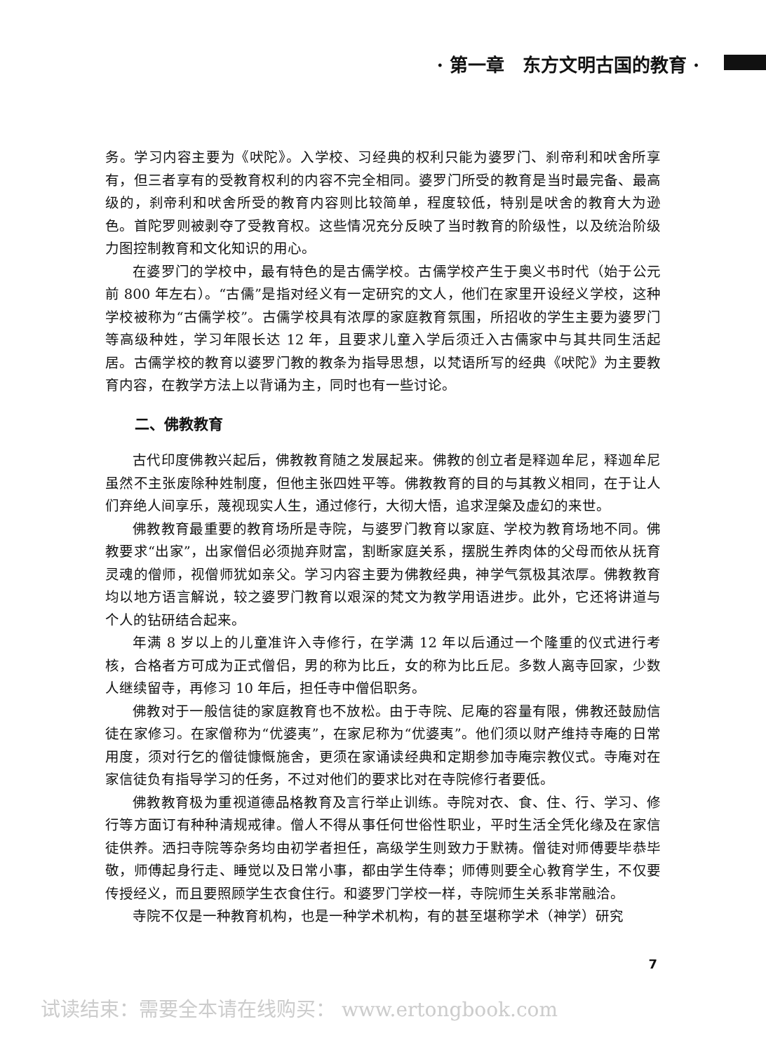· 第一章　东方文明古国的教育 ·
务。学习内容主要为《吠陀》。入学校、习经典的权利只能为婆罗门、刹帝利和吠舍所享有，但三者享有的受教育权利的内容不完全相同。婆罗门所受的教育是当时最完备、最高级的，刹帝利和吠舍所受的教育内容则比较简单，程度较低，特别是吠舍的教育大为逊色。首陀罗则被剥夺了受教育权。这些情况充分反映了当时教育的阶级性，以及统治阶级力图控制教育和文化知识的用心。
在婆罗门的学校中，最有特色的是古儒学校。古儒学校产生于奥义书时代（始于公元前 800 年左右）。“古儒”是指对经义有一定研究的文人，他们在家里开设经义学校，这种学校被称为“古儒学校”。古儒学校具有浓厚的家庭教育氛围，所招收的学生主要为婆罗门等高级种姓，学习年限长达 12 年，且要求儿童入学后须迁入古儒家中与其共同生活起居。古儒学校的教育以婆罗门教的教条为指导思想，以梵语所写的经典《吠陀》为主要教育内容，在教学方法上以背诵为主，同时也有一些讨论。
二、佛教教育
古代印度佛教兴起后，佛教教育随之发展起来。佛教的创立者是释迦牟尼，释迦牟尼虽然不主张废除种姓制度，但他主张四姓平等。佛教教育的目的与其教义相同，在于让人们弃绝人间享乐，蔑视现实人生，通过修行，大彻大悟，追求涅槃及虚幻的来世。
佛教教育最重要的教育场所是寺院，与婆罗门教育以家庭、学校为教育场地不同。佛教要求“出家”，出家僧侣必须抛弃财富，割断家庭关系，摆脱生养肉体的父母而依从抚育灵魂的僧师，视僧师犹如亲父。学习内容主要为佛教经典，神学气氛极其浓厚。佛教教育均以地方语言解说，较之婆罗门教育以艰深的梵文为教学用语进步。此外，它还将讲道与个人的钻研结合起来。
年满 8 岁以上的儿童准许入寺修行，在学满 12 年以后通过一个隆重的仪式进行考核，合格者方可成为正式僧侣，男的称为比丘，女的称为比丘尼。多数人离寺回家，少数人继续留寺，再修习 10 年后，担任寺中僧侣职务。
佛教对于一般信徒的家庭教育也不放松。由于寺院、尼庵的容量有限，佛教还鼓励信徒在家修习。在家僧称为“优婆夷”，在家尼称为“优婆夷”。他们须以财产维持寺庵的日常用度，须对行乞的僧徒慷慨施舍，更须在家诵读经典和定期参加寺庵宗教仪式。寺庵对在家信徒负有指导学习的任务，不过对他们的要求比对在寺院修行者要低。
佛教教育极为重视道德品格教育及言行举止训练。寺院对衣、食、住、行、学习、修行等方面订有种种清规戒律。僧人不得从事任何世俗性职业，平时生活全凭化缘及在家信徒供养。洒扫寺院等杂务均由初学者担任，高级学生则致力于默祷。僧徒对师傅要毕恭毕敬，师傅起身行走、睡觉以及日常小事，都由学生侍奉；师傅则要全心教育学生，不仅要传授经义，而且要照顾学生衣食住行。和婆罗门学校一样，寺院师生关系非常融洽。
寺院不仅是一种教育机构，也是一种学术机构，有的甚至堪称学术（神学）研究
7
试读结束：需要全本请在线购买： www.ertongbook.com